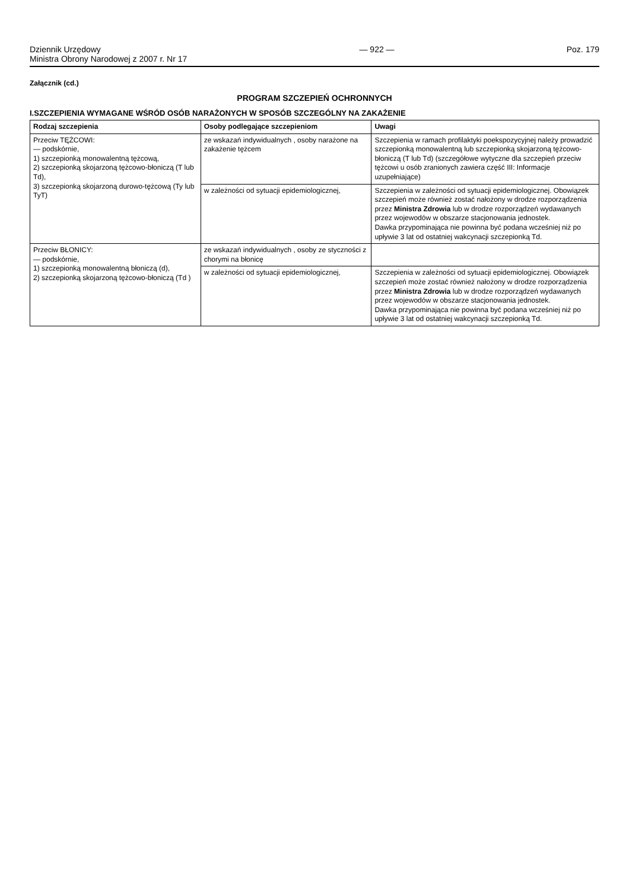Dziennik Urzędowy
Ministra Obrony Narodowej z 2007 r. Nr 17
— 922 — Poz. 179
Załącznik (cd.)
PROGRAM SZCZEPIEŃ OCHRONNYCH
I.SZCZEPIENIA WYMAGANE WŚRÓD OSÓB NARAŻONYCH W SPOSÓB SZCZEGÓLNY NA ZAKAŻENIE
| Rodzaj szczepienia | Osoby podlegające szczepieniom | Uwagi |
| --- | --- | --- |
| Przeciw TĘŻCOWI: — podskórnie, 1) szczepionką monowalentną tężcową, 2) szczepionką skojarzoną tężcowo-błoniczą (T lub Td), 3) szczepionką skojarzoną durowo-tężcową (Ty lub TyT) | ze wskazań indywidualnych , osoby narażone na zakażenie tężcem | Szczepienia w ramach profilaktyki poekspozycyjnej należy prowadzić szczepionką monowalentną lub szczepionką skojarzoną tężcowo-błoniczą (T lub Td) (szczegółowe wytyczne dla szczepień przeciw tężcowi u osób zranionych zawiera część III: Informacje uzupełniające) |
| | w zależności od sytuacji epidemiologicznej, | Szczepienia w zależności od sytuacji epidemiologicznej. Obowiązek szczepień może również zostać nałożony w drodze rozporządzenia przez Ministra Zdrowia lub w drodze rozporządzeń wydawanych przez wojewodów w obszarze stacjonowania jednostek. Dawka przypominająca nie powinna być podana wcześniej niż po upływie 3 lat od ostatniej wakcynacji szczepionką Td. |
| Przeciw BŁONICY: — podskórnie, 1) szczepionką monowalentną błoniczą (d), 2) szczepionką skojarzoną tężcowo-błoniczą (Td ) | ze wskazań indywidualnych , osoby ze styczności z chorymi na błonicę | |
| | w zależności od sytuacji epidemiologicznej, | Szczepienia w zależności od sytuacji epidemiologicznej. Obowiązek szczepień może zostać również nałożony w drodze rozporządzenia przez Ministra Zdrowia lub w drodze rozporządzeń wydawanych przez wojewodów w obszarze stacjonowania jednostek. Dawka przypominająca nie powinna być podana wcześniej niż po upływie 3 lat od ostatniej wakcynacji szczepionką Td. |